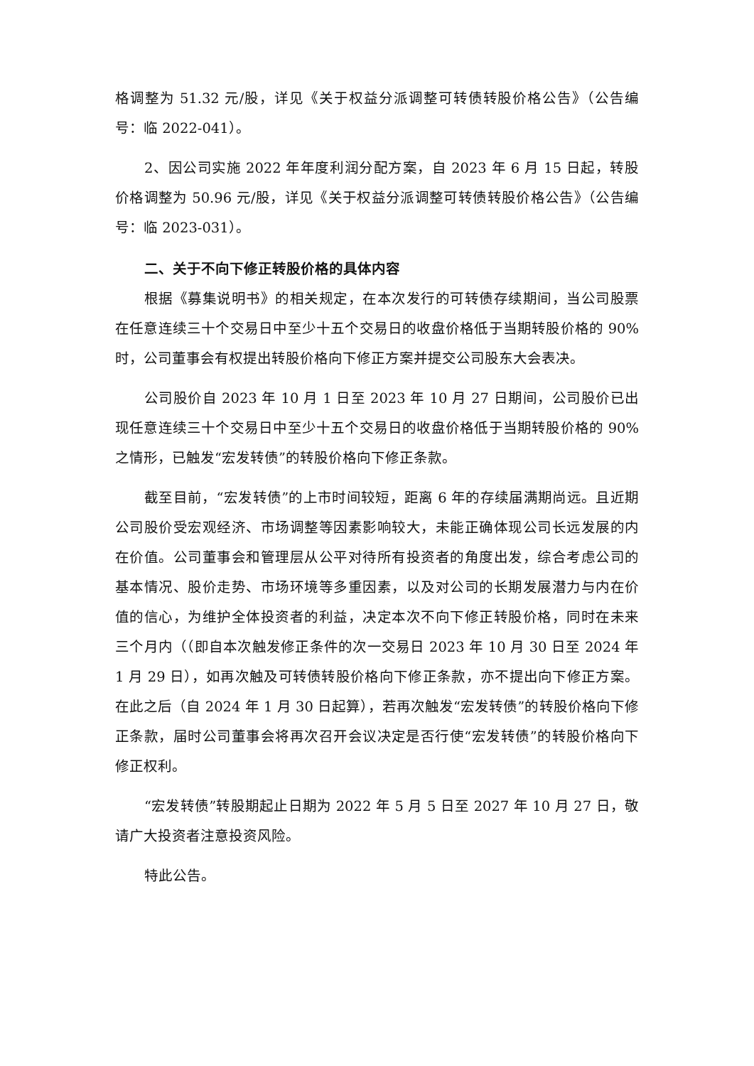格调整为 51.32 元/股，详见《关于权益分派调整可转债转股价格公告》（公告编号：临 2022-041）。
2、因公司实施 2022 年年度利润分配方案，自 2023 年 6 月 15 日起，转股价格调整为 50.96 元/股，详见《关于权益分派调整可转债转股价格公告》（公告编号：临 2023-031）。
二、关于不向下修正转股价格的具体内容
根据《募集说明书》的相关规定，在本次发行的可转债存续期间，当公司股票在任意连续三十个交易日中至少十五个交易日的收盘价格低于当期转股价格的 90%时，公司董事会有权提出转股价格向下修正方案并提交公司股东大会表决。
公司股价自 2023 年 10 月 1 日至 2023 年 10 月 27 日期间，公司股价已出现任意连续三十个交易日中至少十五个交易日的收盘价格低于当期转股价格的 90%之情形，已触发“宏发转债”的转股价格向下修正条款。
截至目前，“宏发转债”的上市时间较短，距离 6 年的存续届满期尚远。且近期公司股价受宏观经济、市场调整等因素影响较大，未能正确体现公司长远发展的内在价值。公司董事会和管理层从公平对待所有投资者的角度出发，综合考虑公司的基本情况、股价走势、市场环境等多重因素，以及对公司的长期发展潜力与内在价值的信心，为维护全体投资者的利益，决定本次不向下修正转股价格，同时在未来三个月内（（即自本次触发修正条件的次一交易日 2023 年 10 月 30 日至 2024 年 1 月 29 日），如再次触及可转债转股价格向下修正条款，亦不提出向下修正方案。在此之后（自 2024 年 1 月 30 日起算），若再次触发“宏发转债”的转股价格向下修正条款，届时公司董事会将再次召开会议决定是否行使“宏发转债”的转股价格向下修正权利。
“宏发转债”转股期起止日期为 2022 年 5 月 5 日至 2027 年 10 月 27 日，敬请广大投资者注意投资风险。
特此公告。